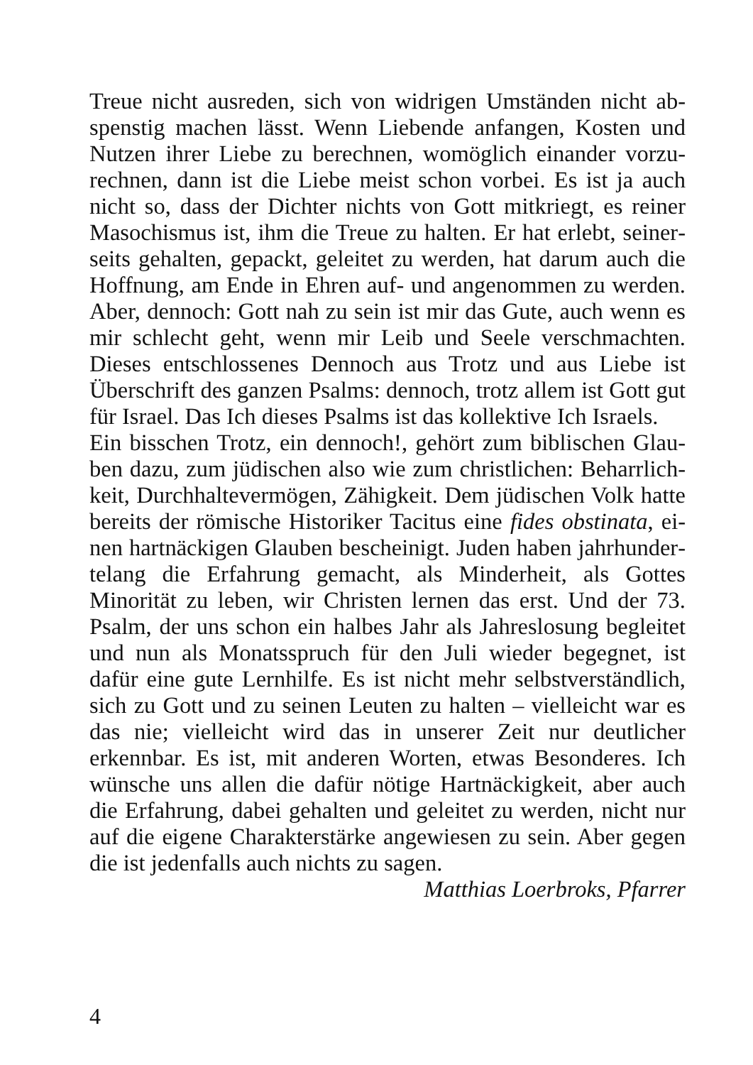Treue nicht ausreden, sich von widrigen Umständen nicht ab­spenstig machen lässt. Wenn Liebende anfangen, Kosten und Nutzen ihrer Liebe zu berechnen, womöglich einander vorzu­rechnen, dann ist die Liebe meist schon vorbei. Es ist ja auch nicht so, dass der Dichter nichts von Gott mitkriegt, es reiner Masochismus ist, ihm die Treue zu halten. Er hat erlebt, seiner­seits gehalten, gepackt, geleitet zu werden, hat darum auch die Hoffnung, am Ende in Ehren auf- und angenommen zu werden. Aber, dennoch: Gott nah zu sein ist mir das Gute, auch wenn es mir schlecht geht, wenn mir Leib und Seele verschmachten. Die­ses entschlossenes Dennoch aus Trotz und aus Liebe ist Über­schrift des ganzen Psalms: dennoch, trotz allem ist Gott gut für Israel. Das Ich dieses Psalms ist das kollektive Ich Israels.
Ein bisschen Trotz, ein dennoch!, gehört zum biblischen Glau­ben dazu, zum jüdischen also wie zum christlichen: Beharrlich­keit, Durchhaltevermögen, Zähigkeit. Dem jüdischen Volk hatte bereits der römische Historiker Tacitus eine fides obstinata, ei­nen hartnäckigen Glauben bescheinigt. Juden haben jahrhunder­telang die Erfahrung gemacht, als Minderheit, als Gottes Minori­tät zu leben, wir Christen lernen das erst. Und der 73. Psalm, der uns schon ein halbes Jahr als Jahreslosung begleitet und nun als Monatsspruch für den Juli wieder begegnet, ist dafür eine gute Lernhilfe. Es ist nicht mehr selbstverständlich, sich zu Gott und zu seinen Leuten zu halten – vielleicht war es das nie; vielleicht wird das in unserer Zeit nur deutlicher erkennbar. Es ist, mit anderen Worten, etwas Besonderes. Ich wünsche uns allen die dafür nötige Hartnäckigkeit, aber auch die Erfahrung, dabei ge­halten und geleitet zu werden, nicht nur auf die eigene Charak­terstärke angewiesen zu sein. Aber gegen die ist jedenfalls auch nichts zu sagen.
Matthias Loerbroks, Pfarrer
4